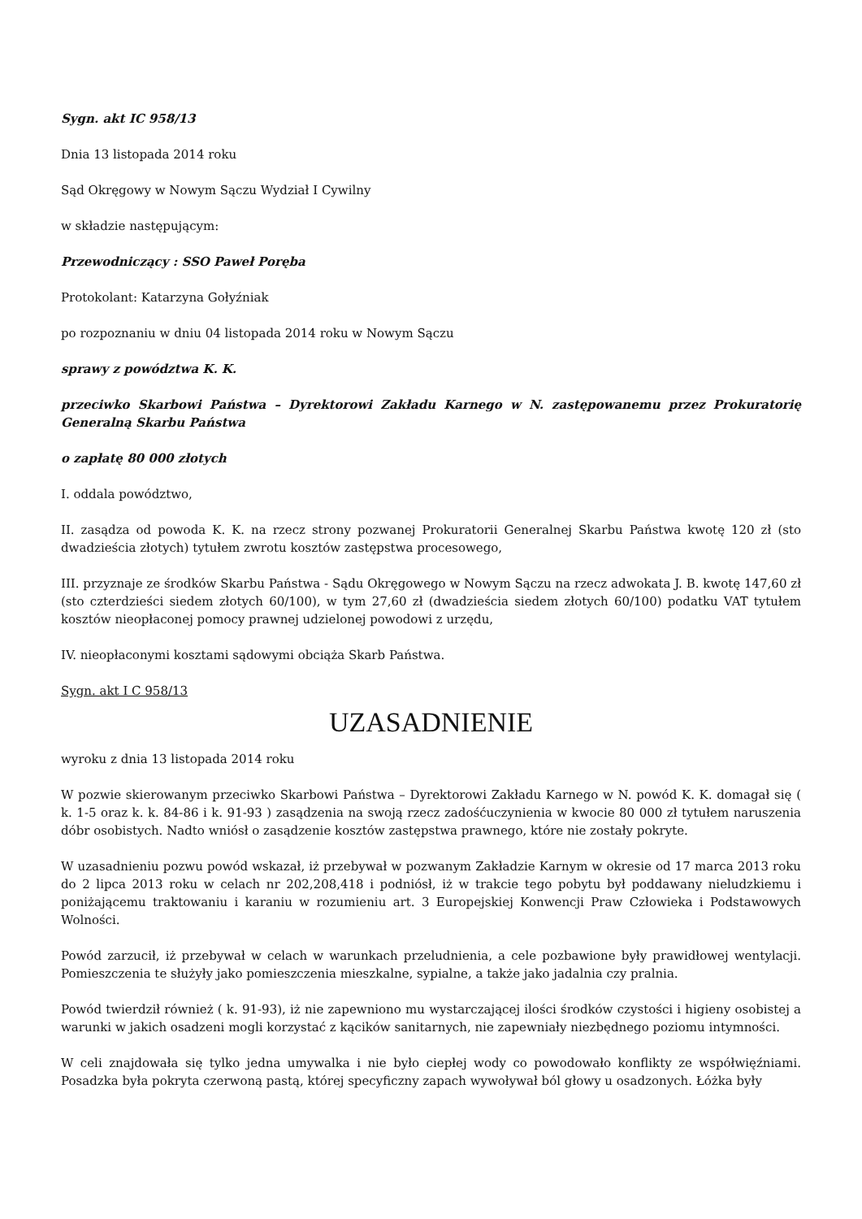Sygn. akt IC 958/13
Dnia 13 listopada 2014 roku
Sąd Okręgowy w Nowym Sączu Wydział I Cywilny
w składzie następującym:
Przewodniczący : SSO Paweł Poręba
Protokolant: Katarzyna Gołyźniak
po rozpoznaniu w dniu 04 listopada 2014 roku w Nowym Sączu
sprawy z powództwa K. K.
przeciwko Skarbowi Państwa – Dyrektorowi Zakładu Karnego w N. zastępowanemu przez Prokuratorię Generalną Skarbu Państwa
o zapłatę 80 000 złotych
I. oddala powództwo,
II. zasądza od powoda K. K. na rzecz strony pozwanej Prokuratorii Generalnej Skarbu Państwa kwotę 120 zł (sto dwadzieścia złotych) tytułem zwrotu kosztów zastępstwa procesowego,
III. przyznaje ze środków Skarbu Państwa - Sądu Okręgowego w Nowym Sączu na rzecz adwokata J. B. kwotę 147,60 zł (sto czterdzieści siedem złotych 60/100), w tym 27,60 zł (dwadzieścia siedem złotych 60/100) podatku VAT tytułem kosztów nieopłaconej pomocy prawnej udzielonej powodowi z urzędu,
IV. nieopłaconymi kosztami sądowymi obciąża Skarb Państwa.
Sygn. akt I C 958/13
UZASADNIENIE
wyroku z dnia 13 listopada 2014 roku
W pozwie skierowanym przeciwko Skarbowi Państwa – Dyrektorowi Zakładu Karnego w N. powód K. K. domagał się ( k. 1-5 oraz k. k. 84-86 i k. 91-93 ) zasądzenia na swoją rzecz zadośćuczynienia w kwocie 80 000 zł tytułem naruszenia dóbr osobistych. Nadto wniósł o zasądzenie kosztów zastępstwa prawnego, które nie zostały pokryte.
W uzasadnieniu pozwu powód wskazał, iż przebywał w pozwanym Zakładzie Karnym w okresie od 17 marca 2013 roku do 2 lipca 2013 roku w celach nr 202,208,418 i podniósł, iż w trakcie tego pobytu był poddawany nieludzkiemu i poniżającemu traktowaniu i karaniu w rozumieniu art. 3 Europejskiej Konwencji Praw Człowieka i Podstawowych Wolności.
Powód zarzucił, iż przebywał w celach w warunkach przeludnienia, a cele pozbawione były prawidłowej wentylacji. Pomieszczenia te służyły jako pomieszczenia mieszkalne, sypialne, a także jako jadalnia czy pralnia.
Powód twierdził również ( k. 91-93), iż nie zapewniono mu wystarczającej ilości środków czystości i higieny osobistej a warunki w jakich osadzeni mogli korzystać z kącików sanitarnych, nie zapewniały niezbędnego poziomu intymności.
W celi znajdowała się tylko jedna umywalka i nie było ciepłej wody co powodowało konflikty ze współwięźniami. Posadzka była pokryta czerwoną pastą, której specyficzny zapach wywoływał ból głowy u osadzonych. Łóżka były